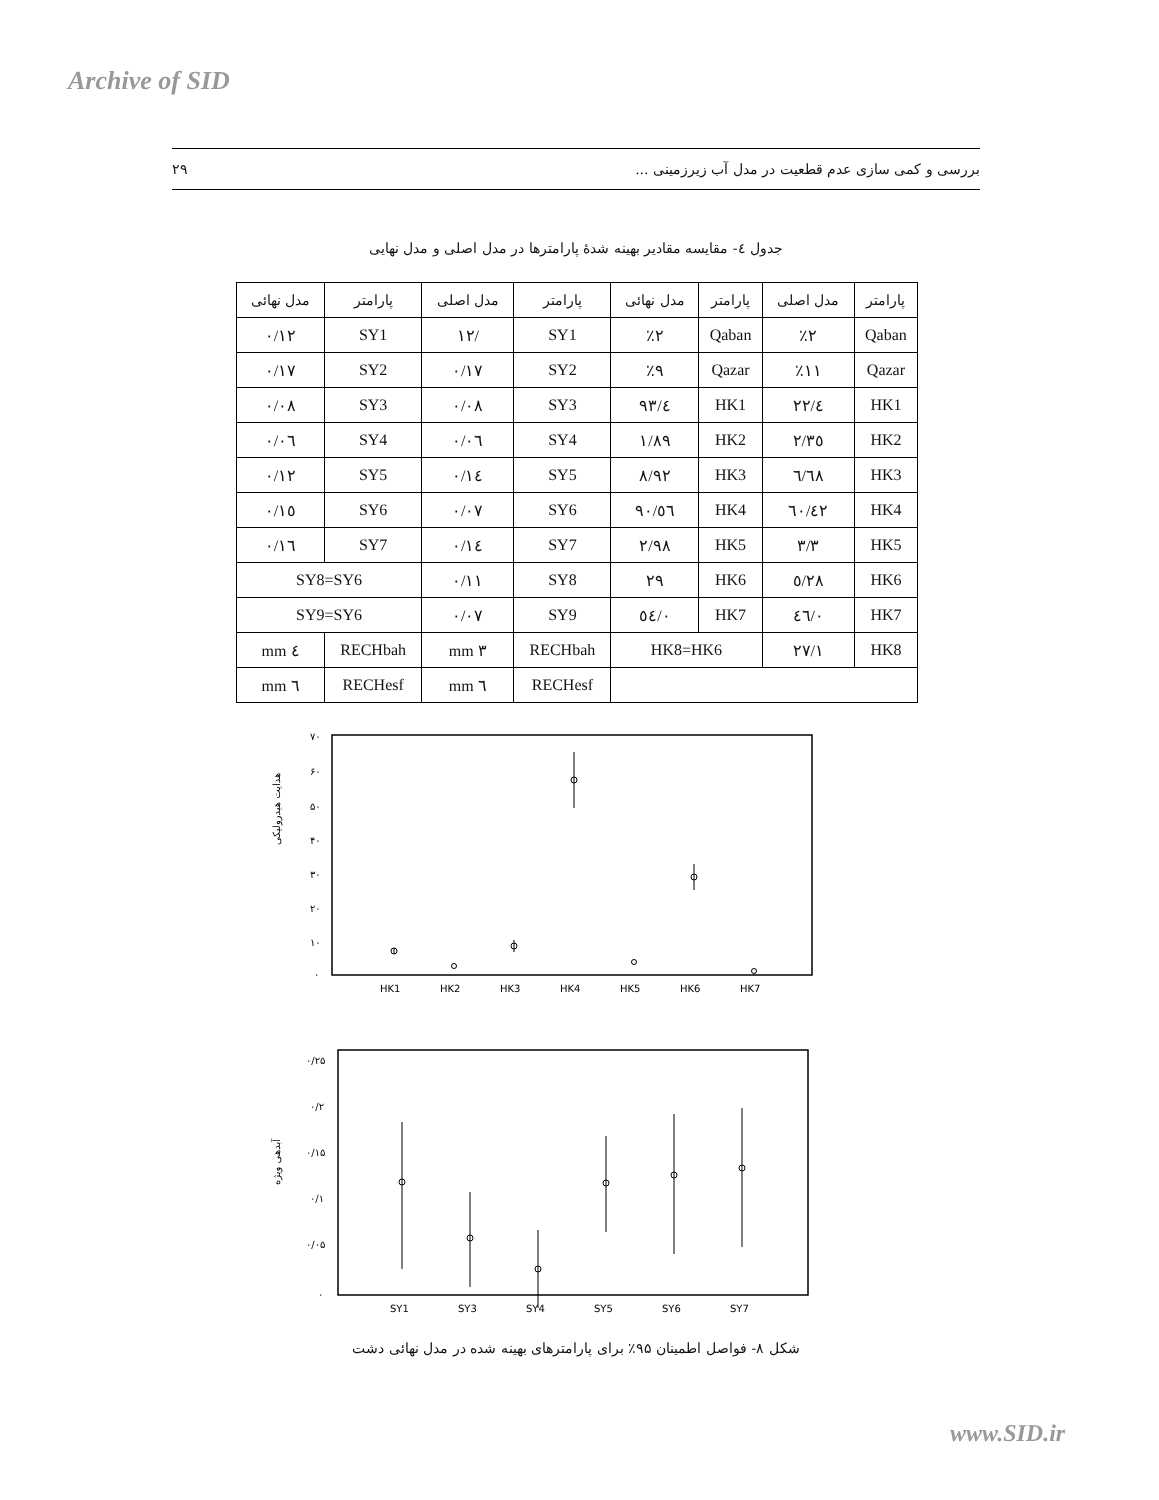Archive of SID
۲۹ بررسی و کمی سازی عدم قطعیت در مدل آب زیرزمینی ...
جدول ٤- مقایسه مقادیر بهینه شدهٔ پارامترها در مدل اصلی و مدل نهایی
| پارامتر | مدل اصلی | پارامتر | مدل نهائی | پارامتر | مدل اصلی | پارامتر | مدل نهائی |
| --- | --- | --- | --- | --- | --- | --- | --- |
| Qaban | ٪۲ | Qaban | ٪۲ | SY1 | /۱۲ | SY1 | ۰/۱۲ |
| Qazar | ٪۱۱ | Qazar | ٪۹ | SY2 | ۰/۱۷ | SY2 | ۰/۱۷ |
| HK1 | ٤/۲۲ | HK1 | ٤/۹۳ | SY3 | ۰/۰۸ | SY3 | ۰/۰۸ |
| HK2 | ۲/۳٥ | HK2 | ۱/۸۹ | SY4 | ۰/۰٦ | SY4 | ۰/۰٦ |
| HK3 | ٦/٦۸ | HK3 | ۸/۹۲ | SY5 | ۰/۱٤ | SY5 | ۰/۱۲ |
| HK4 | ٤۲/٦۰ | HK4 | ٥٦/۹۰ | SY6 | ۰/۰۷ | SY6 | ۰/۱٥ |
| HK5 | ۳/۳ | HK5 | ۲/۹۸ | SY7 | ۰/۱٤ | SY7 | ۰/۱٦ |
| HK6 | ۲۸/٥ | HK6 | ۲۹ | SY8 | ۰/۱۱ | SY8=SY6 | |
| HK7 | ۰/٤٦ | HK7 | ۰/٥٤ | SY9 | ۰/۰۷ | SY9=SY6 | |
| HK8 | ۲۷/۱ | HK8=HK6 | | RECHbah | ۳ mm | RECHbah | ٤ mm |
| | | | | RECHesf | ٦ mm | RECHesf | ٦ mm |
هدایت هیدرولیکی
۷۰
۶۰
۵۰
۴۰
۳۰
۲۰
۱۰
۰
HK1
HK2
HK3
HK4
HK5
HK6
HK7
آبدهی ویژه
۰/۲۵
۰/۲
۰/۱۵
۰/۱
۰/۰۵
۰
SY1
SY3
SY4
SY5
SY6
SY7
شکل ۸- فواصل اطمینان ۹۵٪ برای پارامترهای بهینه شده در مدل نهائی دشت
www.SID.ir